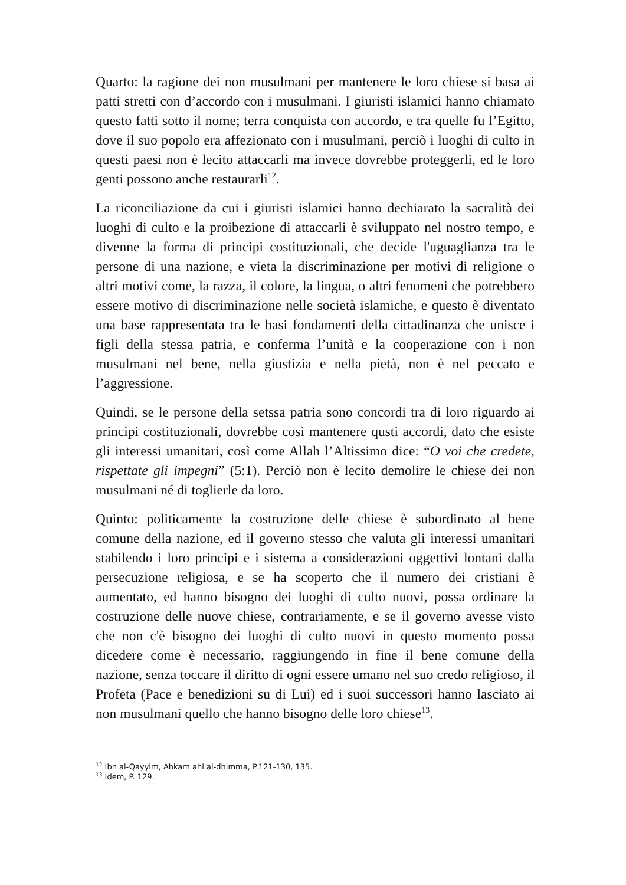Quarto: la ragione dei non musulmani per mantenere le loro chiese si basa ai patti stretti con d’accordo con i musulmani. I giuristi islamici hanno chiamato questo fatti sotto il nome; terra conquista con accordo, e tra quelle fu l’Egitto, dove il suo popolo era affezionato con i musulmani, perciò i luoghi di culto in questi paesi non è lecito attaccarli ma invece dovrebbe proteggerli, ed le loro genti possono anche restaurarli<sup>12</sup>.
La riconciliazione da cui i giuristi islamici hanno dechiarato la sacralità dei luoghi di culto e la proibezione di attaccarli è sviluppato nel nostro tempo, e divenne la forma di principi costituzionali, che decide l'uguaglianza tra le persone di una nazione, e vieta la discriminazione per motivi di religione o altri motivi come, la razza, il colore, la lingua, o altri fenomeni che potrebbero essere motivo di discriminazione nelle società islamiche, e questo è diventato una base rappresentata tra le basi fondamenti della cittadinanza che unisce i figli della stessa patria, e conferma l’unità e la cooperazione con i non musulmani nel bene, nella giustizia e nella pietà, non è nel peccato e l’aggressione.
Quindi, se le persone della setssa patria sono concordi tra di loro riguardo ai principi costituzionali, dovrebbe così mantenere qusti accordi, dato che esiste gli interessi umanitari, così come Allah l’Altissimo dice: “O voi che credete, rispettate gli impegni” (5:1). Perciò non è lecito demolire le chiese dei non musulmani né di toglierle da loro.
Quinto: politicamente la costruzione delle chiese è subordinato al bene comune della nazione, ed il governo stesso che valuta gli interessi umanitari stabilendo i loro principi e i sistema a considerazioni oggettivi lontani dalla persecuzione religiosa, e se ha scoperto che il numero dei cristiani è aumentato, ed hanno bisogno dei luoghi di culto nuovi, possa ordinare la costruzione delle nuove chiese, contrariamente, e se il governo avesse visto che non c'è bisogno dei luoghi di culto nuovi in questo momento possa dicedere come è necessario, raggiungendo in fine il bene comune della nazione, senza toccare il diritto di ogni essere umano nel suo credo religioso, il Profeta (Pace e benedizioni su di Lui) ed i suoi successori hanno lasciato ai non musulmani quello che hanno bisogno delle loro chiese<sup>13</sup>.
<sup>12</sup> Ibn al-Qayyim, Ahkam ahl al-dhimma, P.121-130, 135.
<sup>13</sup> Idem, P. 129.